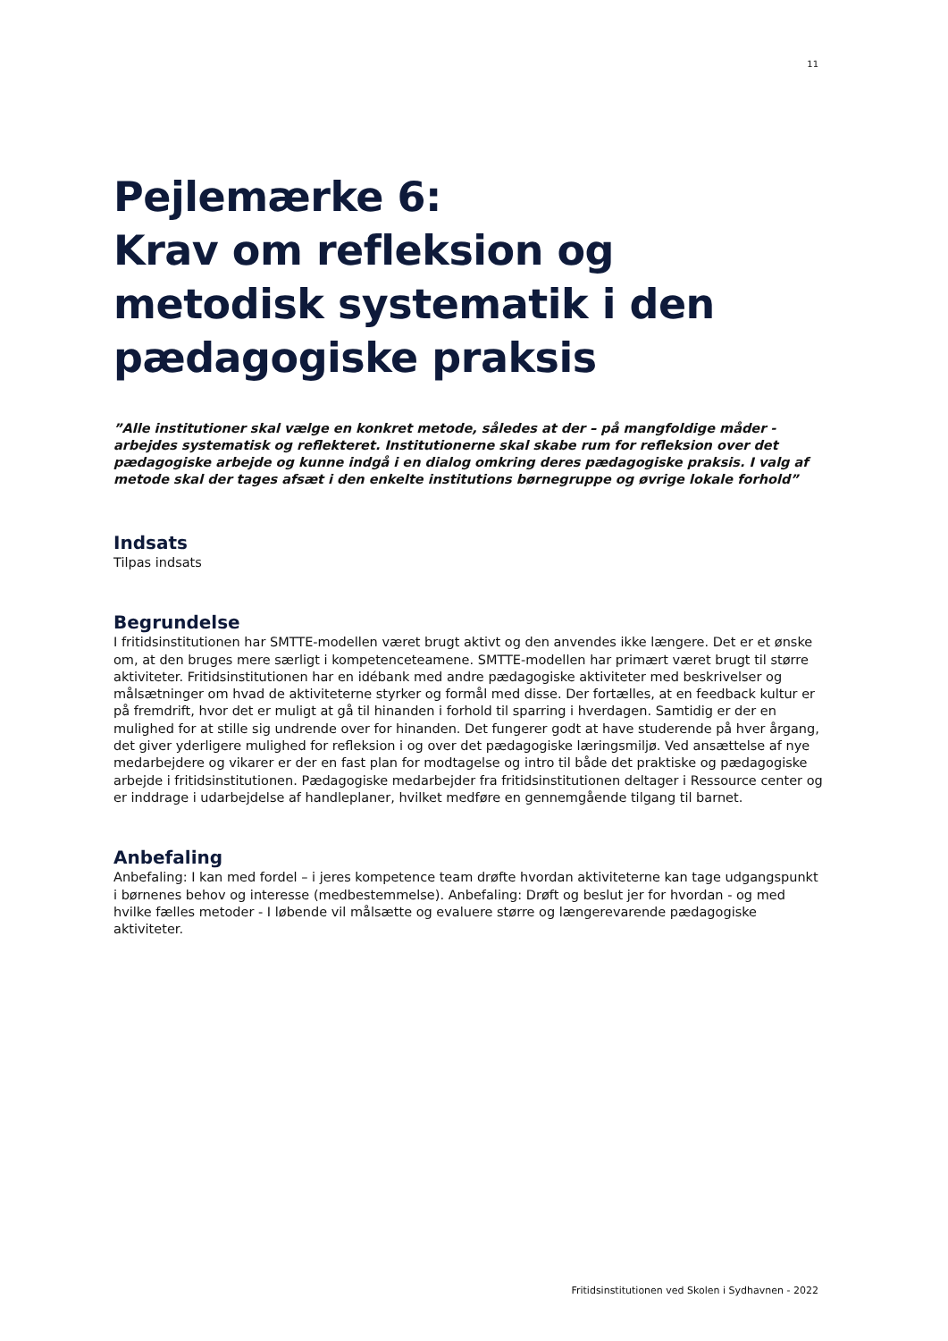11
Pejlemærke 6:
Krav om refleksion og metodisk systematik i den pædagogiske praksis
”Alle institutioner skal vælge en konkret metode, således at der – på mangfoldige måder - arbejdes systematisk og reflekteret. Institutionerne skal skabe rum for refleksion over det pædagogiske arbejde og kunne indgå i en dialog omkring deres pædagogiske praksis. I valg af metode skal der tages afsæt i den enkelte institutions børnegruppe og øvrige lokale forhold”
Indsats
Tilpas indsats
Begrundelse
I fritidsinstitutionen har SMTTE-modellen været brugt aktivt og den anvendes ikke længere. Det er et ønske om, at den bruges mere særligt i kompetenceteamene. SMTTE-modellen har primært været brugt til større aktiviteter. Fritidsinstitutionen har en idébank med andre pædagogiske aktiviteter med beskrivelser og målsætninger om hvad de aktiviteterne styrker og formål med disse. Der fortælles, at en feedback kultur er på fremdrift, hvor det er muligt at gå til hinanden i forhold til sparring i hverdagen. Samtidig er der en mulighed for at stille sig undrende over for hinanden. Det fungerer godt at have studerende på hver årgang, det giver yderligere mulighed for refleksion i og over det pædagogiske læringsmiljø. Ved ansættelse af nye medarbejdere og vikarer er der en fast plan for modtagelse og intro til både det praktiske og pædagogiske arbejde i fritidsinstitutionen. Pædagogiske medarbejder fra fritidsinstitutionen deltager i Ressource center og er inddrage i udarbejdelse af handleplaner, hvilket medføre en gennemgående tilgang til barnet.
Anbefaling
Anbefaling: I kan med fordel – i jeres kompetence team drøfte hvordan aktiviteterne kan tage udgangspunkt i børnenes behov og interesse (medbestemmelse). Anbefaling: Drøft og beslut jer for hvordan - og med hvilke fælles metoder - I løbende vil målsætte og evaluere større og længerevarende pædagogiske aktiviteter.
Fritidsinstitutionen ved Skolen i Sydhavnen - 2022